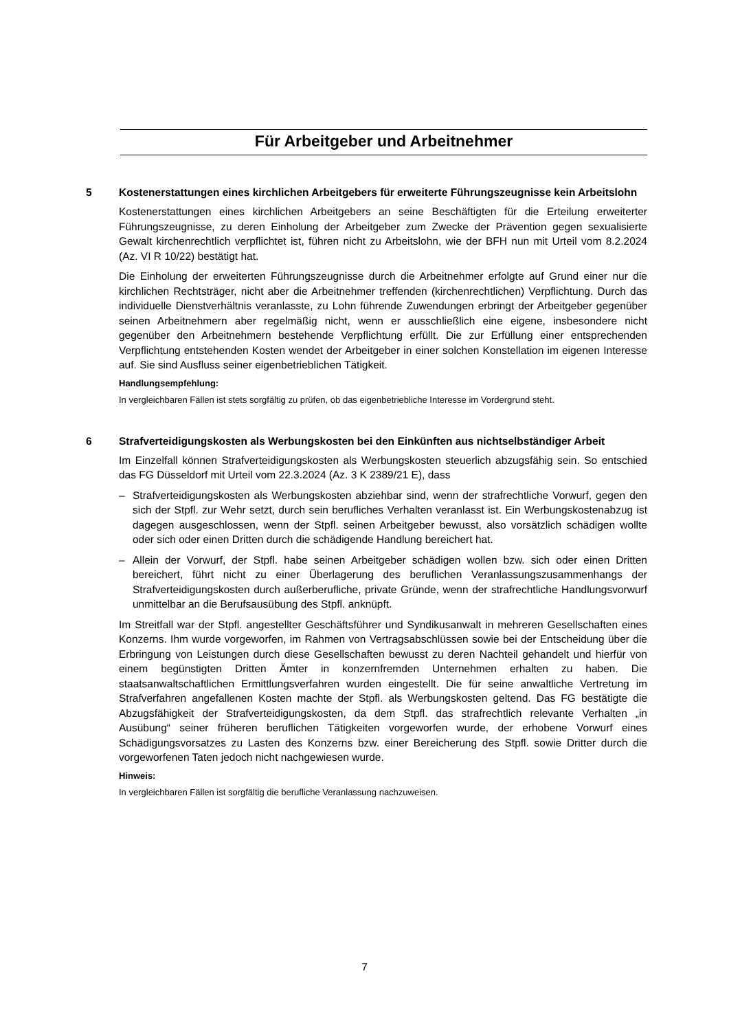Für Arbeitgeber und Arbeitnehmer
5 Kostenerstattungen eines kirchlichen Arbeitgebers für erweiterte Führungszeugnisse kein Arbeitslohn
Kostenerstattungen eines kirchlichen Arbeitgebers an seine Beschäftigten für die Erteilung erweiterter Führungszeugnisse, zu deren Einholung der Arbeitgeber zum Zwecke der Prävention gegen sexualisierte Gewalt kirchenrechtlich verpflichtet ist, führen nicht zu Arbeitslohn, wie der BFH nun mit Urteil vom 8.2.2024 (Az. VI R 10/22) bestätigt hat.
Die Einholung der erweiterten Führungszeugnisse durch die Arbeitnehmer erfolgte auf Grund einer nur die kirchlichen Rechtsträger, nicht aber die Arbeitnehmer treffenden (kirchenrechtlichen) Verpflichtung. Durch das individuelle Dienstverhältnis veranlasste, zu Lohn führende Zuwendungen erbringt der Arbeitgeber gegenüber seinen Arbeitnehmern aber regelmäßig nicht, wenn er ausschließlich eine eigene, insbesondere nicht gegenüber den Arbeitnehmern bestehende Verpflichtung erfüllt. Die zur Erfüllung einer entsprechenden Verpflichtung entstehenden Kosten wendet der Arbeitgeber in einer solchen Konstellation im eigenen Interesse auf. Sie sind Ausfluss seiner eigenbetrieblichen Tätigkeit.
Handlungsempfehlung:
In vergleichbaren Fällen ist stets sorgfältig zu prüfen, ob das eigenbetriebliche Interesse im Vordergrund steht.
6 Strafverteidigungskosten als Werbungskosten bei den Einkünften aus nichtselbständiger Arbeit
Im Einzelfall können Strafverteidigungskosten als Werbungskosten steuerlich abzugsfähig sein. So entschied das FG Düsseldorf mit Urteil vom 22.3.2024 (Az. 3 K 2389/21 E), dass
– Strafverteidigungskosten als Werbungskosten abziehbar sind, wenn der strafrechtliche Vorwurf, gegen den sich der Stpfl. zur Wehr setzt, durch sein berufliches Verhalten veranlasst ist. Ein Werbungskostenabzug ist dagegen ausgeschlossen, wenn der Stpfl. seinen Arbeitgeber bewusst, also vorsätzlich schädigen wollte oder sich oder einen Dritten durch die schädigende Handlung bereichert hat.
– Allein der Vorwurf, der Stpfl. habe seinen Arbeitgeber schädigen wollen bzw. sich oder einen Dritten bereichert, führt nicht zu einer Überlagerung des beruflichen Veranlassungszusammenhangs der Strafverteidigungskosten durch außerberufliche, private Gründe, wenn der strafrechtliche Handlungsvorwurf unmittelbar an die Berufsausübung des Stpfl. anknüpft.
Im Streitfall war der Stpfl. angestellter Geschäftsführer und Syndikusanwalt in mehreren Gesellschaften eines Konzerns. Ihm wurde vorgeworfen, im Rahmen von Vertragsabschlüssen sowie bei der Entscheidung über die Erbringung von Leistungen durch diese Gesellschaften bewusst zu deren Nachteil gehandelt und hierfür von einem begünstigten Dritten Ämter in konzernfremden Unternehmen erhalten zu haben. Die staatsanwaltschaftlichen Ermittlungsverfahren wurden eingestellt. Die für seine anwaltliche Vertretung im Strafverfahren angefallenen Kosten machte der Stpfl. als Werbungskosten geltend. Das FG bestätigte die Abzugsfähigkeit der Strafverteidigungskosten, da dem Stpfl. das strafrechtlich relevante Verhalten „in Ausübung“ seiner früheren beruflichen Tätigkeiten vorgeworfen wurde, der erhobene Vorwurf eines Schädigungsvorsatzes zu Lasten des Konzerns bzw. einer Bereicherung des Stpfl. sowie Dritter durch die vorgeworfenen Taten jedoch nicht nachgewiesen wurde.
Hinweis:
In vergleichbaren Fällen ist sorgfältig die berufliche Veranlassung nachzuweisen.
7